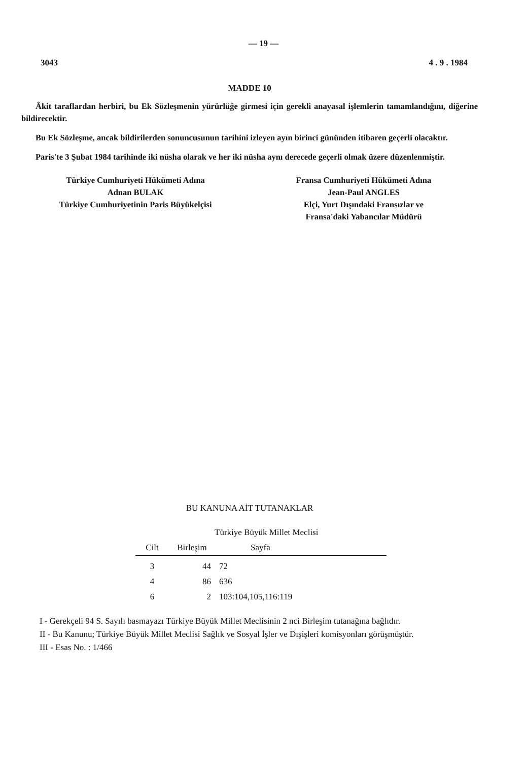— 19 —
3043 4 . 9 . 1984
MADDE 10
Âkit taraflardan herbiri, bu Ek Sözleşmenin yürürlüğe girmesi için gerekli anayasal işlemlerin tamamlandığını, diğerine bildirecektir.
Bu Ek Sözleşme, ancak bildirilerden sonuncusunun tarihini izleyen ayın birinci gününden itibaren geçerli olacaktır.
Paris'te 3 Şubat 1984 tarihinde iki nüsha olarak ve her iki nüsha aynı derecede geçerli olmak üzere düzenlenmiştir.
Türkiye Cumhuriyeti Hükümeti Adına
Adnan BULAK
Türkiye Cumhuriyetinin Paris Büyükelçisi
Fransa Cumhuriyeti Hükümeti Adına
Jean-Paul ANGLES
Elçi, Yurt Dışındaki Fransızlar ve
Fransa'daki Yabancılar Müdürü
BU KANUNA AİT TUTANAKLAR
| | Türkiye Büyük Millet Meclisi | |
| --- | --- | --- |
| Cilt | Birleşim | Sayfa |
| 3 | 44 | 72 |
| 4 | 86 | 636 |
| 6 | 2 | 103:104,105,116:119 |
I - Gerekçeli 94 S. Sayılı basmayazı Türkiye Büyük Millet Meclisinin 2 nci Birleşim tutanağına bağlıdır.
II - Bu Kanunu; Türkiye Büyük Millet Meclisi Sağlık ve Sosyal İşler ve Dışişleri komisyonları görüşmüştür.
III - Esas No. : 1/466